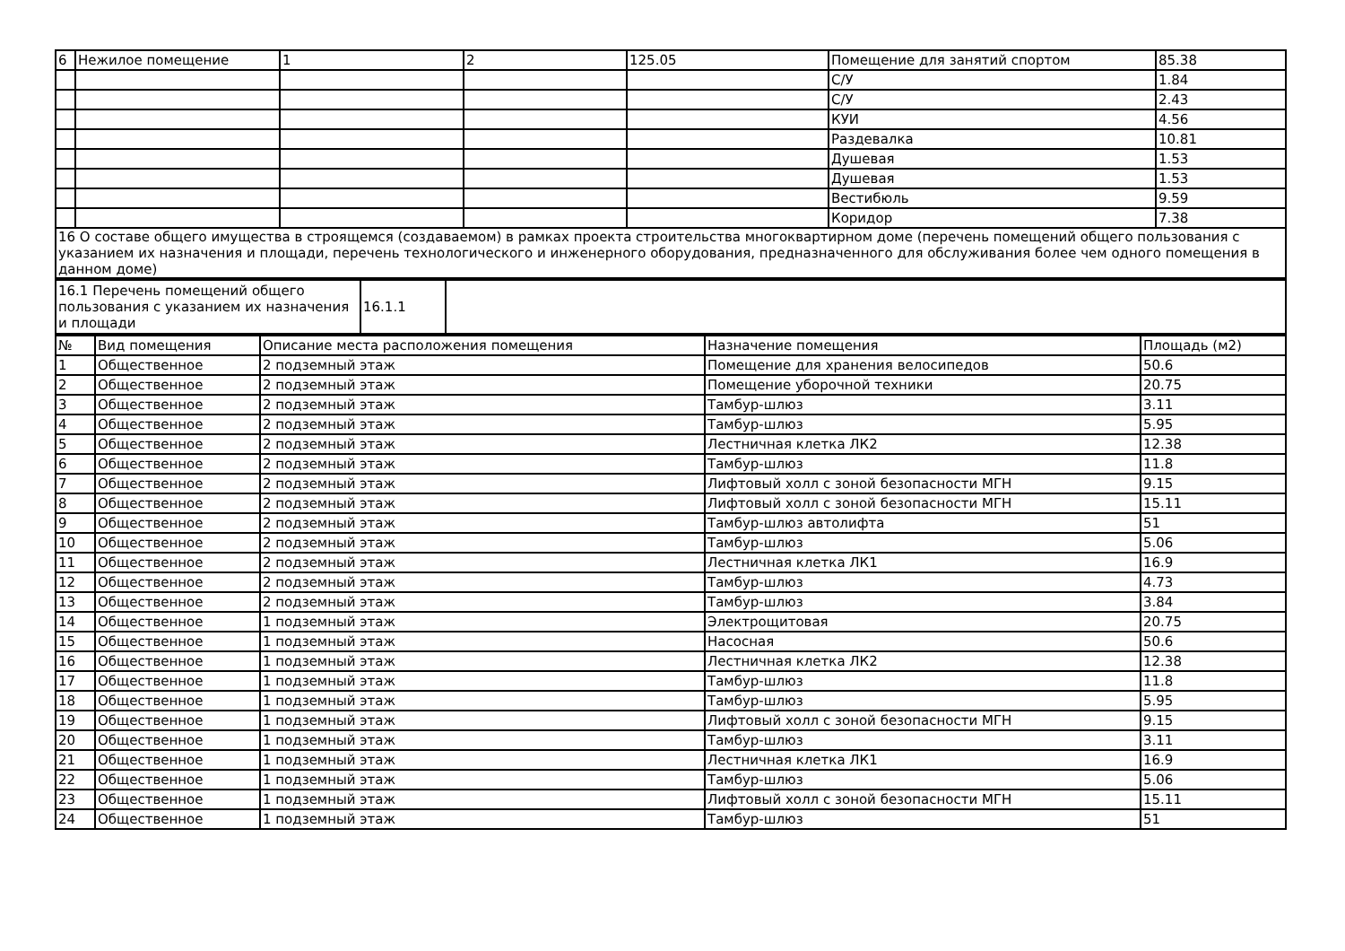| 6 | Нежилое помещение | 1 | 2 | 125.05 | Помещение для занятий спортом | 85.38 |
| | | | | | С/У | 1.84 |
| | | | | | С/У | 2.43 |
| | | | | | КУИ | 4.56 |
| | | | | | Раздевалка | 10.81 |
| | | | | | Душевая | 1.53 |
| | | | | | Душевая | 1.53 |
| | | | | | Вестибюль | 9.59 |
| | | | | | Коридор | 7.38 |
| 16 О составе общего имущества в строящемся (создаваемом) в рамках проекта строительства многоквартирном доме (перечень помещений общего пользования с указанием их назначения и площади, перечень технологического и инженерного оборудования, предназначенного для обслуживания более чем одного помещения в данном доме) | | | | | | |
| 16.1 Перечень помещений общего пользования с указанием их назначения и площади | 16.1.1 | |
| № | Вид помещения | Описание места расположения помещения | Назначение помещения | Площадь (м2) |
| --- | --- | --- | --- | --- |
| 1 | Общественное | 2 подземный этаж | Помещение для хранения велосипедов | 50.6 |
| 2 | Общественное | 2 подземный этаж | Помещение уборочной техники | 20.75 |
| 3 | Общественное | 2 подземный этаж | Тамбур-шлюз | 3.11 |
| 4 | Общественное | 2 подземный этаж | Тамбур-шлюз | 5.95 |
| 5 | Общественное | 2 подземный этаж | Лестничная клетка ЛК2 | 12.38 |
| 6 | Общественное | 2 подземный этаж | Тамбур-шлюз | 11.8 |
| 7 | Общественное | 2 подземный этаж | Лифтовый холл с зоной безопасности МГН | 9.15 |
| 8 | Общественное | 2 подземный этаж | Лифтовый холл с зоной безопасности МГН | 15.11 |
| 9 | Общественное | 2 подземный этаж | Тамбур-шлюз автолифта | 51 |
| 10 | Общественное | 2 подземный этаж | Тамбур-шлюз | 5.06 |
| 11 | Общественное | 2 подземный этаж | Лестничная клетка ЛК1 | 16.9 |
| 12 | Общественное | 2 подземный этаж | Тамбур-шлюз | 4.73 |
| 13 | Общественное | 2 подземный этаж | Тамбур-шлюз | 3.84 |
| 14 | Общественное | 1 подземный этаж | Электрощитовая | 20.75 |
| 15 | Общественное | 1 подземный этаж | Насосная | 50.6 |
| 16 | Общественное | 1 подземный этаж | Лестничная клетка ЛК2 | 12.38 |
| 17 | Общественное | 1 подземный этаж | Тамбур-шлюз | 11.8 |
| 18 | Общественное | 1 подземный этаж | Тамбур-шлюз | 5.95 |
| 19 | Общественное | 1 подземный этаж | Лифтовый холл с зоной безопасности МГН | 9.15 |
| 20 | Общественное | 1 подземный этаж | Тамбур-шлюз | 3.11 |
| 21 | Общественное | 1 подземный этаж | Лестничная клетка ЛК1 | 16.9 |
| 22 | Общественное | 1 подземный этаж | Тамбур-шлюз | 5.06 |
| 23 | Общественное | 1 подземный этаж | Лифтовый холл с зоной безопасности МГН | 15.11 |
| 24 | Общественное | 1 подземный этаж | Тамбур-шлюз | 51 |